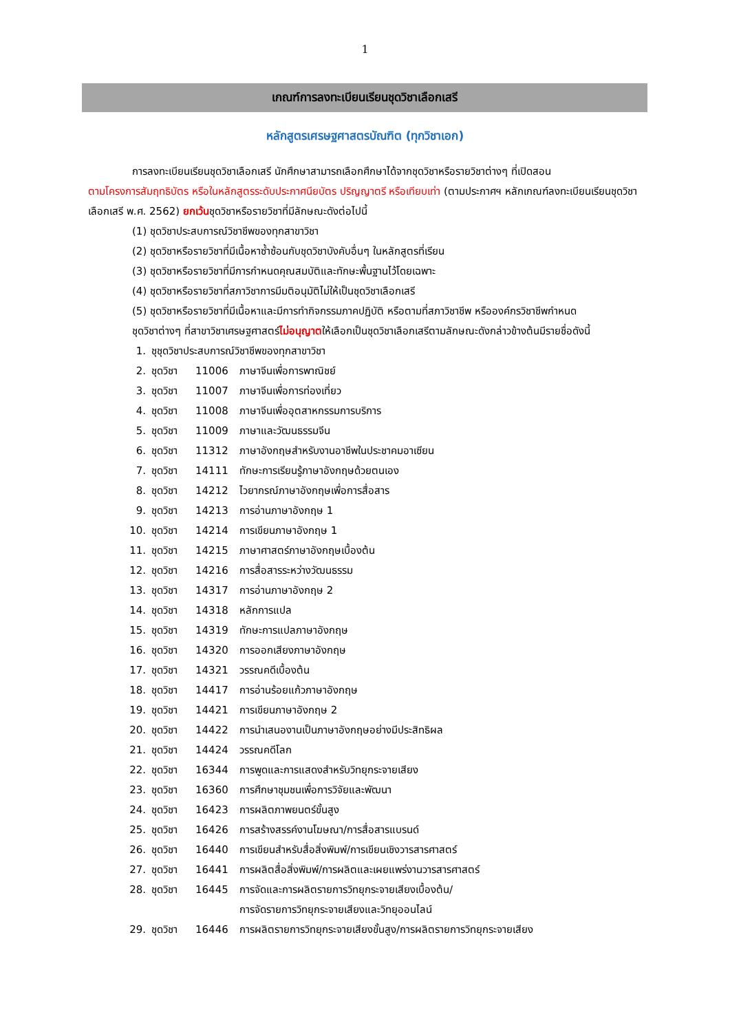1
เกณฑ์การลงทะเบียนเรียนชุดวิชาเลือกเสรี
หลักสูตรเศรษฐศาสตรบัณฑิต (ทุกวิชาเอก)
การลงทะเบียนเรียนชุดวิชาเลือกเสรี นักศึกษาสามารถเลือกศึกษาได้จากชุดวิชาหรือรายวิชาต่างๆ ที่เปิดสอน
ตามโครงการสัมฤทธิบัตร หรือในหลักสูตรระดับประกาศนียบัตร ปริญญาตรี หรือเทียบเท่า (ตามประกาศฯ หลักเกณฑ์ลงทะเบียนเรียนชุดวิชาเลือกเสรี พ.ศ. 2562) ยกเว้นชุดวิชาหรือรายวิชาที่มีลักษณะดังต่อไปนี้
(1) ชุดวิชาประสบการณ์วิชาชีพของทุกสาขาวิชา
(2) ชุดวิชาหรือรายวิชาที่มีเนื้อหาซ้ำซ้อนกับชุดวิชาบังคับอื่นๆ ในหลักสูตรที่เรียน
(3) ชุดวิชาหรือรายวิชาที่มีการกำหนดคุณสมบัติและทักษะพื้นฐานไว้โดยเฉพาะ
(4) ชุดวิชาหรือรายวิชาที่สภาวิชาการมีมติอนุมัติไม่ให้เป็นชุดวิชาเลือกเสรี
(5) ชุดวิชาหรือรายวิชาที่มีเนื้อหาและมีการทำกิจกรรมภาคปฏิบัติ หรือตามที่สภาวิชาชีพ หรือองค์กรวิชาชีพกำหนด
ชุดวิชาต่างๆ ที่สาขาวิชาเศรษฐศาสตร์ไม่อนุญาตให้เลือกเป็นชุดวิชาเลือกเสรีตามลักษณะดังกล่าวข้างต้นมีรายชื่อดังนี้
| 1. | ชุชุดวิชาประสบการณ์วิชาชีพของทุกสาขาวิชา | | |
| 2. | ชุดวิชา | 11006 | ภาษาจีนเพื่อการพาณิชย์ |
| 3. | ชุดวิชา | 11007 | ภาษาจีนเพื่อการท่องเที่ยว |
| 4. | ชุดวิชา | 11008 | ภาษาจีนเพื่ออุตสาหกรรมการบริการ |
| 5. | ชุดวิชา | 11009 | ภาษาและวัฒนธรรมจีน |
| 6. | ชุดวิชา | 11312 | ภาษาอังกฤษสำหรับงานอาชีพในประชาคมอาเซียน |
| 7. | ชุดวิชา | 14111 | ทักษะการเรียนรู้ภาษาอังกฤษด้วยตนเอง |
| 8. | ชุดวิชา | 14212 | ไวยากรณ์ภาษาอังกฤษเพื่อการสื่อสาร |
| 9. | ชุดวิชา | 14213 | การอ่านภาษาอังกฤษ 1 |
| 10. | ชุดวิชา | 14214 | การเขียนภาษาอังกฤษ 1 |
| 11. | ชุดวิชา | 14215 | ภาษาศาสตร์ภาษาอังกฤษเบื้องต้น |
| 12. | ชุดวิชา | 14216 | การสื่อสารระหว่างวัฒนธรรม |
| 13. | ชุดวิชา | 14317 | การอ่านภาษาอังกฤษ 2 |
| 14. | ชุดวิชา | 14318 | หลักการแปล |
| 15. | ชุดวิชา | 14319 | ทักษะการแปลภาษาอังกฤษ |
| 16. | ชุดวิชา | 14320 | การออกเสียงภาษาอังกฤษ |
| 17. | ชุดวิชา | 14321 | วรรณคดีเบื้องต้น |
| 18. | ชุดวิชา | 14417 | การอ่านร้อยแก้วภาษาอังกฤษ |
| 19. | ชุดวิชา | 14421 | การเขียนภาษาอังกฤษ 2 |
| 20. | ชุดวิชา | 14422 | การนำเสนองานเป็นภาษาอังกฤษอย่างมีประสิทธิผล |
| 21. | ชุดวิชา | 14424 | วรรณคดีโลก |
| 22. | ชุดวิชา | 16344 | การพูดและการแสดงสำหรับวิทยุกระจายเสียง |
| 23. | ชุดวิชา | 16360 | การศึกษาชุมชนเพื่อการวิจัยและพัฒนา |
| 24. | ชุดวิชา | 16423 | การผลิตภาพยนตร์ขั้นสูง |
| 25. | ชุดวิชา | 16426 | การสร้างสรรค์งานโฆษณา/การสื่อสารแบรนด์ |
| 26. | ชุดวิชา | 16440 | การเขียนสำหรับสื่อสิ่งพิมพ์/การเขียนเชิงวารสารศาสตร์ |
| 27. | ชุดวิชา | 16441 | การผลิตสื่อสิ่งพิมพ์/การผลิตและเผยแพร่งานวารสารศาสตร์ |
| 28. | ชุดวิชา | 16445 | การจัดและการผลิตรายการวิทยุกระจายเสียงเบื้องต้น/ การจัดรายการวิทยุกระจายเสียงและวิทยุออนไลน์ |
| 29. | ชุดวิชา | 16446 | การผลิตรายการวิทยุกระจายเสียงขั้นสูง/การผลิตรายการวิทยุกระจายเสียง |